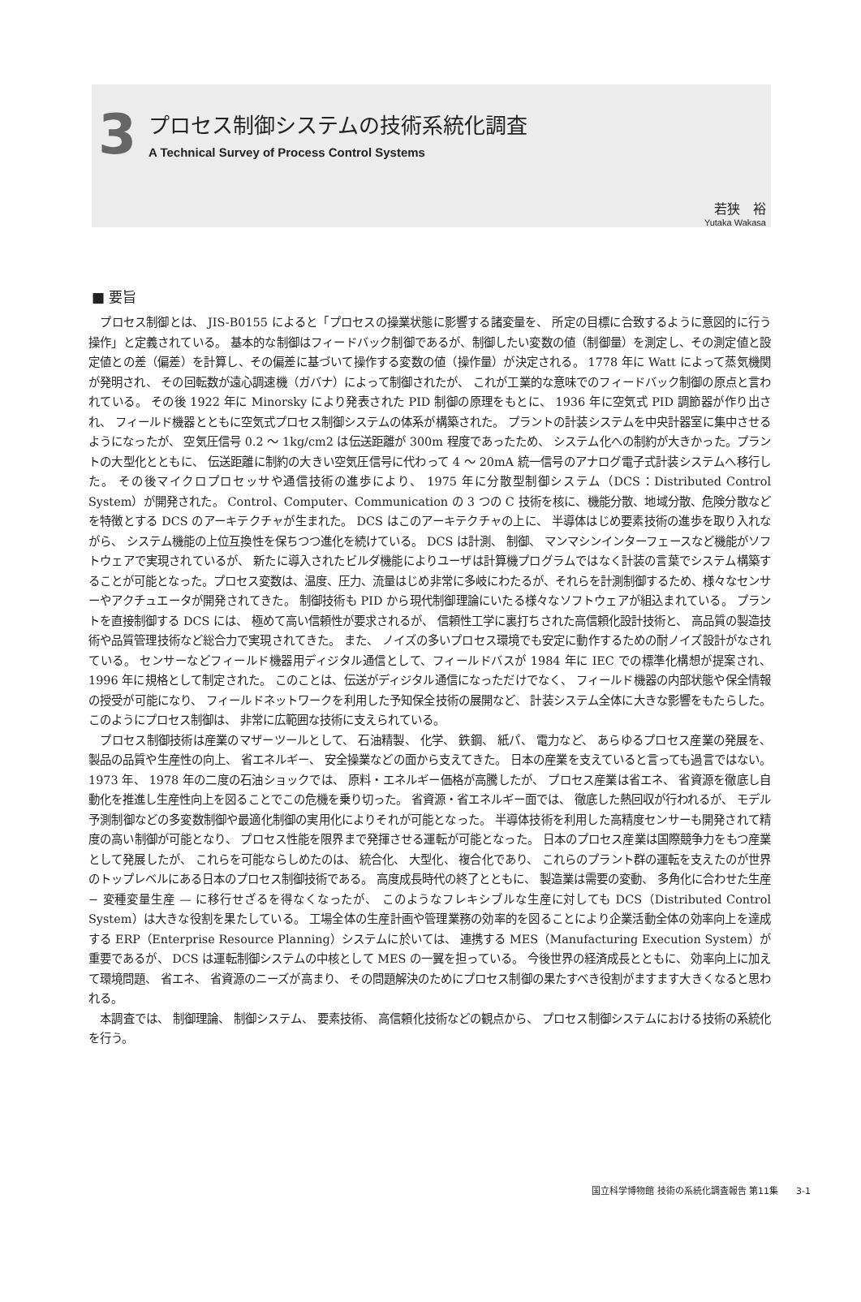3
プロセス制御システムの技術系統化調査
A Technical Survey of Process Control Systems
若狭　裕
Yutaka Wakasa
■ 要旨
プロセス制御とは、 JIS-B0155 によると「プロセスの操業状態に影響する諸変量を、 所定の目標に合致するように意図的に行う操作」と定義されている。 基本的な制御はフィードバック制御であるが、制御したい変数の値（制御量）を測定し、その測定値と設定値との差（偏差）を計算し、その偏差に基づいて操作する変数の値（操作量）が決定される。 1778 年に Watt によって蒸気機関が発明され、 その回転数が遠心調速機（ガバナ）によって制御されたが、 これが工業的な意味でのフィードバック制御の原点と言われている。 その後 1922 年に Minorsky により発表された PID 制御の原理をもとに、 1936 年に空気式 PID 調節器が作り出され、 フィールド機器とともに空気式プロセス制御システムの体系が構築された。 プラントの計装システムを中央計器室に集中させるようになったが、 空気圧信号 0.2 〜 1kg/cm2 は伝送距離が 300m 程度であったため、 システム化への制約が大きかった。プラントの大型化とともに、 伝送距離に制約の大きい空気圧信号に代わって 4 〜 20mA 統一信号のアナログ電子式計装システムへ移行した。 その後マイクロプロセッサや通信技術の進歩により、 1975 年に分散型制御システム（DCS：Distributed Control System）が開発された。 Control、Computer、Communication の 3 つの C 技術を核に、機能分散、地域分散、危険分散などを特徴とする DCS のアーキテクチャが生まれた。 DCS はこのアーキテクチャの上に、 半導体はじめ要素技術の進歩を取り入れながら、 システム機能の上位互換性を保ちつつ進化を続けている。 DCS は計測、 制御、 マンマシンインターフェースなど機能がソフトウェアで実現されているが、 新たに導入されたビルダ機能によりユーザは計算機プログラムではなく計装の言葉でシステム構築することが可能となった。プロセス変数は、温度、圧力、流量はじめ非常に多岐にわたるが、それらを計測制御するため、様々なセンサーやアクチュエータが開発されてきた。 制御技術も PID から現代制御理論にいたる様々なソフトウェアが組込まれている。 プラントを直接制御する DCS には、 極めて高い信頼性が要求されるが、 信頼性工学に裏打ちされた高信頼化設計技術と、 高品質の製造技術や品質管理技術など総合力で実現されてきた。 また、 ノイズの多いプロセス環境でも安定に動作するための耐ノイズ設計がなされている。 センサーなどフィールド機器用ディジタル通信として、フィールドバスが 1984 年に IEC での標準化構想が提案され、1996 年に規格として制定された。 このことは、伝送がディジタル通信になっただけでなく、 フィールド機器の内部状態や保全情報の授受が可能になり、 フィールドネットワークを利用した予知保全技術の展開など、 計装システム全体に大きな影響をもたらした。 このようにプロセス制御は、 非常に広範囲な技術に支えられている。
プロセス制御技術は産業のマザーツールとして、 石油精製、 化学、 鉄鋼、 紙パ、 電力など、 あらゆるプロセス産業の発展を、 製品の品質や生産性の向上、 省エネルギー、 安全操業などの面から支えてきた。 日本の産業を支えていると言っても過言ではない。 1973 年、 1978 年の二度の石油ショックでは、 原料・エネルギー価格が高騰したが、 プロセス産業は省エネ、 省資源を徹底し自動化を推進し生産性向上を図ることでこの危機を乗り切った。 省資源・省エネルギー面では、 徹底した熱回収が行われるが、 モデル予測制御などの多変数制御や最適化制御の実用化によりそれが可能となった。 半導体技術を利用した高精度センサーも開発されて精度の高い制御が可能となり、 プロセス性能を限界まで発揮させる運転が可能となった。 日本のプロセス産業は国際競争力をもつ産業として発展したが、 これらを可能ならしめたのは、 統合化、 大型化、 複合化であり、 これらのプラント群の運転を支えたのが世界のトップレベルにある日本のプロセス制御技術である。 高度成長時代の終了とともに、 製造業は需要の変動、 多角化に合わせた生産 − 変種変量生産 — に移行せざるを得なくなったが、 このようなフレキシブルな生産に対しても DCS（Distributed Control System）は大きな役割を果たしている。 工場全体の生産計画や管理業務の効率的を図ることにより企業活動全体の効率向上を達成する ERP（Enterprise Resource Planning）システムに於いては、 連携する MES（Manufacturing Execution System）が重要であるが、 DCS は運転制御システムの中核として MES の一翼を担っている。 今後世界の経済成長とともに、 効率向上に加えて環境問題、 省エネ、 省資源のニーズが高まり、 その問題解決のためにプロセス制御の果たすべき役割がますます大きくなると思われる。
本調査では、 制御理論、 制御システム、 要素技術、 高信頼化技術などの観点から、 プロセス制御システムにおける技術の系統化を行う。
国立科学博物館 技術の系統化調査報告 第11集　　3-1